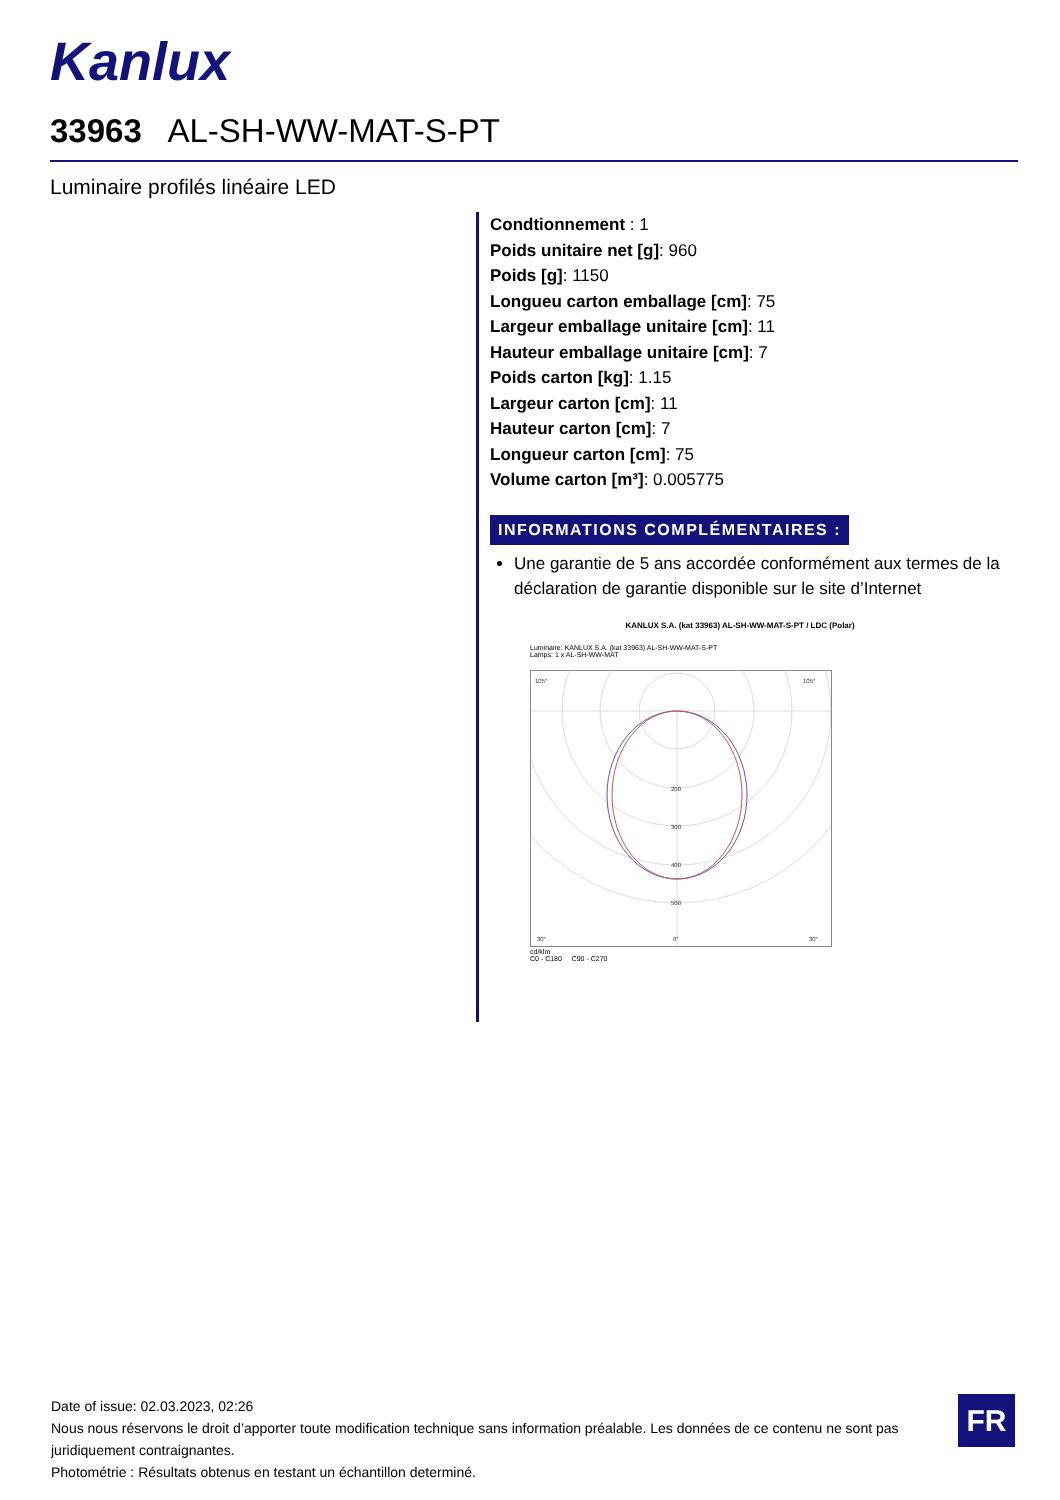Kanlux
33963 AL-SH-WW-MAT-S-PT
Luminaire profilés linéaire LED
Condtionnement : 1
Poids unitaire net [g]: 960
Poids [g]: 1150
Longueu carton emballage [cm]: 75
Largeur emballage unitaire [cm]: 11
Hauteur emballage unitaire [cm]: 7
Poids carton [kg]: 1.15
Largeur carton [cm]: 11
Hauteur carton [cm]: 7
Longueur carton [cm]: 75
Volume carton [m³]: 0.005775
INFORMATIONS COMPLÉMENTAIRES :
Une garantie de 5 ans accordée conformément aux termes de la déclaration de garantie disponible sur le site d’Internet
KANLUX S.A. (kat 33963) AL-SH-WW-MAT-S-PT / LDC (Polar)
Luminaire: KANLUX S.A. (kat 33963) AL-SH-WW-MAT-S-PT
Lamps: 1 x AL-SH-WW-MAT
105°
105°
200
300
400
500
30°
0°
30°
cd/klm
C0 - C180 C90 - C270
Date of issue: 02.03.2023, 02:26
Nous nous réservons le droit d’apporter toute modification technique sans information préalable. Les données de ce contenu ne sont pas juridiquement contraignantes.
Photométrie : Résultats obtenus en testant un échantillon determiné.
FR